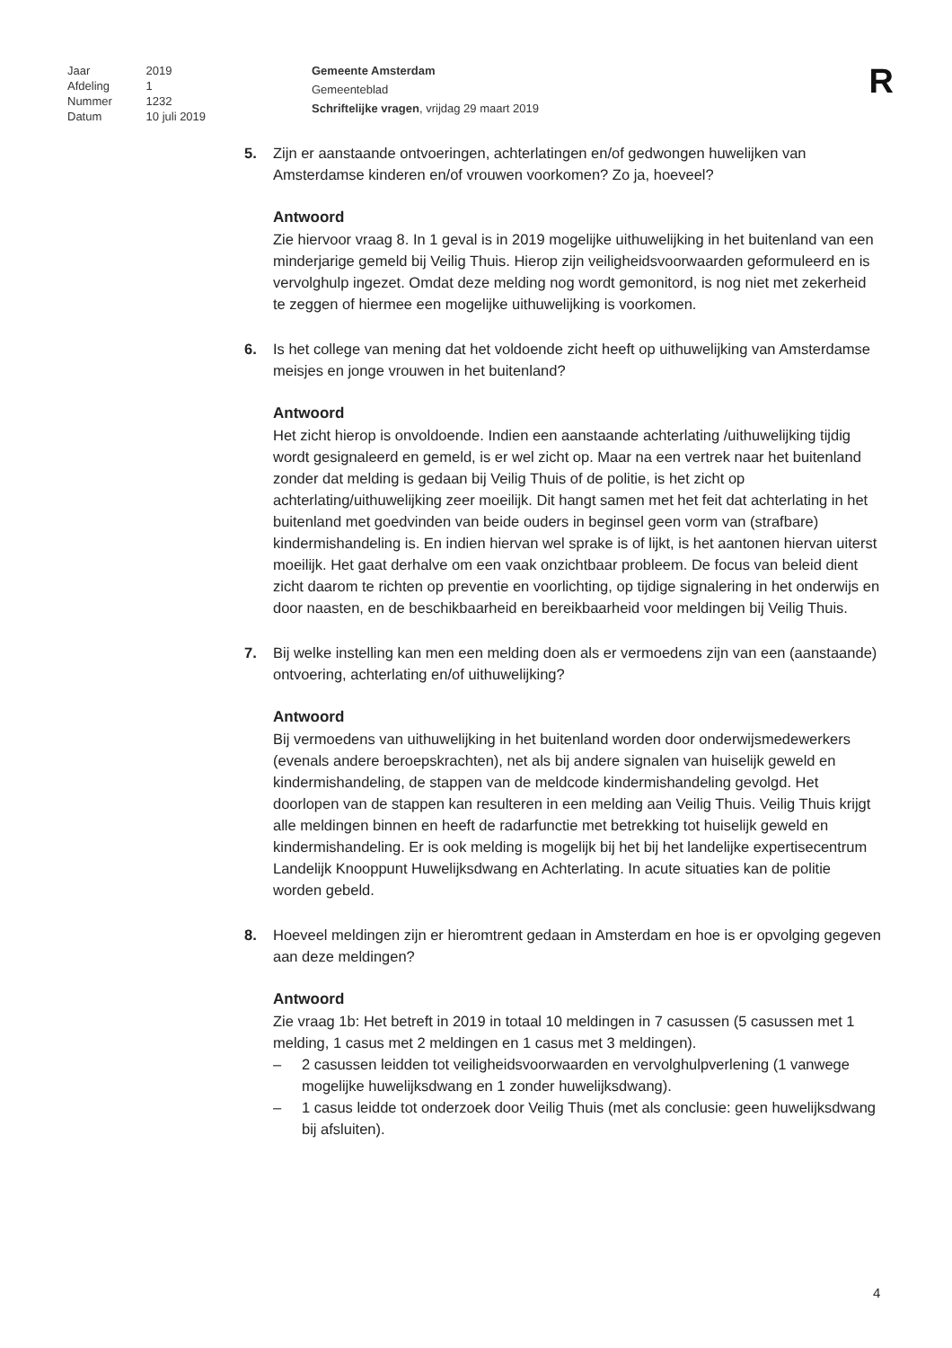| Jaar | 2019 |
| Afdeling | 1 |
| Nummer | 1232 |
| Datum | 10 juli 2019 |
Gemeente Amsterdam
Gemeenteblad
Schriftelijke vragen, vrijdag 29 maart 2019
R
5. Zijn er aanstaande ontvoeringen, achterlatingen en/of gedwongen huwelijken van Amsterdamse kinderen en/of vrouwen voorkomen? Zo ja, hoeveel?
Antwoord
Zie hiervoor vraag 8. In 1 geval is in 2019 mogelijke uithuwelijking in het buitenland van een minderjarige gemeld bij Veilig Thuis. Hierop zijn veiligheidsvoorwaarden geformuleerd en is vervolghulp ingezet. Omdat deze melding nog wordt gemonitord, is nog niet met zekerheid te zeggen of hiermee een mogelijke uithuwelijking is voorkomen.
6. Is het college van mening dat het voldoende zicht heeft op uithuwelijking van Amsterdamse meisjes en jonge vrouwen in het buitenland?
Antwoord
Het zicht hierop is onvoldoende. Indien een aanstaande achterlating /uithuwelijking tijdig wordt gesignaleerd en gemeld, is er wel zicht op. Maar na een vertrek naar het buitenland zonder dat melding is gedaan bij Veilig Thuis of de politie, is het zicht op achterlating/uithuwelijking zeer moeilijk. Dit hangt samen met het feit dat achterlating in het buitenland met goedvinden van beide ouders in beginsel geen vorm van (strafbare) kindermishandeling is. En indien hiervan wel sprake is of lijkt, is het aantonen hiervan uiterst moeilijk. Het gaat derhalve om een vaak onzichtbaar probleem. De focus van beleid dient zicht daarom te richten op preventie en voorlichting, op tijdige signalering in het onderwijs en door naasten, en de beschikbaarheid en bereikbaarheid voor meldingen bij Veilig Thuis.
7. Bij welke instelling kan men een melding doen als er vermoedens zijn van een (aanstaande) ontvoering, achterlating en/of uithuwelijking?
Antwoord
Bij vermoedens van uithuwelijking in het buitenland worden door onderwijsmedewerkers (evenals andere beroepskrachten), net als bij andere signalen van huiselijk geweld en kindermishandeling, de stappen van de meldcode kindermishandeling gevolgd. Het doorlopen van de stappen kan resulteren in een melding aan Veilig Thuis. Veilig Thuis krijgt alle meldingen binnen en heeft de radarfunctie met betrekking tot huiselijk geweld en kindermishandeling. Er is ook melding is mogelijk bij het bij het landelijke expertisecentrum Landelijk Knooppunt Huwelijksdwang en Achterlating. In acute situaties kan de politie worden gebeld.
8. Hoeveel meldingen zijn er hieromtrent gedaan in Amsterdam en hoe is er opvolging gegeven aan deze meldingen?
Antwoord
Zie vraag 1b: Het betreft in 2019 in totaal 10 meldingen in 7 casussen (5 casussen met 1 melding, 1 casus met 2 meldingen en 1 casus met 3 meldingen).
– 2 casussen leidden tot veiligheidsvoorwaarden en vervolghulpverlening (1 vanwege mogelijke huwelijksdwang en 1 zonder huwelijksdwang).
– 1 casus leidde tot onderzoek door Veilig Thuis (met als conclusie: geen huwelijksdwang bij afsluiten).
4